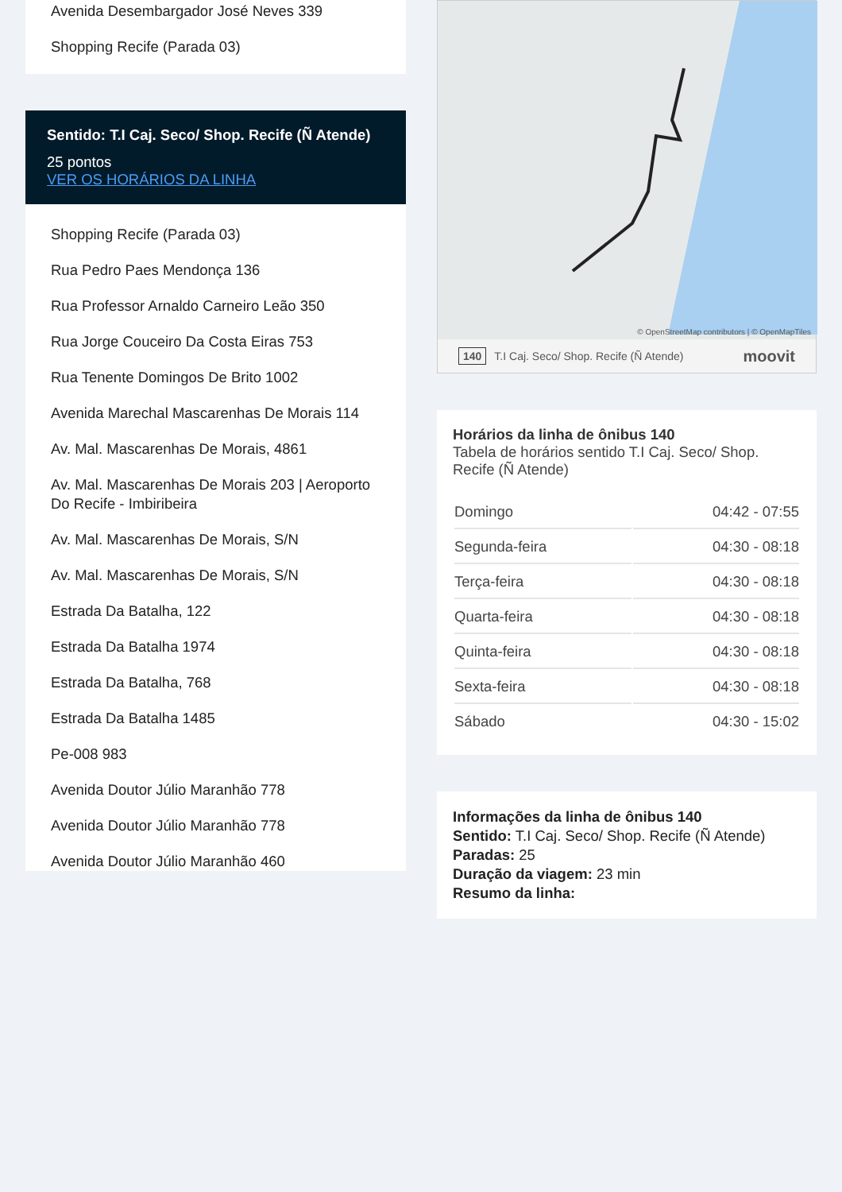Avenida Desembargador José Neves 339
Shopping Recife (Parada 03)
Sentido: T.I Caj. Seco/ Shop. Recife (Ñ Atende)
25 pontos
VER OS HORÁRIOS DA LINHA
Shopping Recife (Parada 03)
Rua Pedro Paes Mendonça 136
Rua Professor Arnaldo Carneiro Leão 350
Rua Jorge Couceiro Da Costa Eiras 753
Rua Tenente Domingos De Brito 1002
Avenida Marechal Mascarenhas De Morais 114
Av. Mal. Mascarenhas De Morais, 4861
Av. Mal. Mascarenhas De Morais 203 | Aeroporto Do Recife - Imbiribeira
Av. Mal. Mascarenhas De Morais, S/N
Av. Mal. Mascarenhas De Morais, S/N
Estrada Da Batalha, 122
Estrada Da Batalha 1974
Estrada Da Batalha, 768
Estrada Da Batalha 1485
Pe-008 983
Avenida Doutor Júlio Maranhão 778
Avenida Doutor Júlio Maranhão 778
Avenida Doutor Júlio Maranhão 460
© OpenStreetMap contributors | © OpenMapTiles
140 T.I Caj. Seco/ Shop. Recife (Ñ Atende) moovit
Horários da linha de ônibus 140
Tabela de horários sentido T.I Caj. Seco/ Shop. Recife (Ñ Atende)
| Domingo | 04:42 - 07:55 |
| Segunda-feira | 04:30 - 08:18 |
| Terça-feira | 04:30 - 08:18 |
| Quarta-feira | 04:30 - 08:18 |
| Quinta-feira | 04:30 - 08:18 |
| Sexta-feira | 04:30 - 08:18 |
| Sábado | 04:30 - 15:02 |
Informações da linha de ônibus 140
Sentido: T.I Caj. Seco/ Shop. Recife (Ñ Atende)
Paradas: 25
Duração da viagem: 23 min
Resumo da linha: